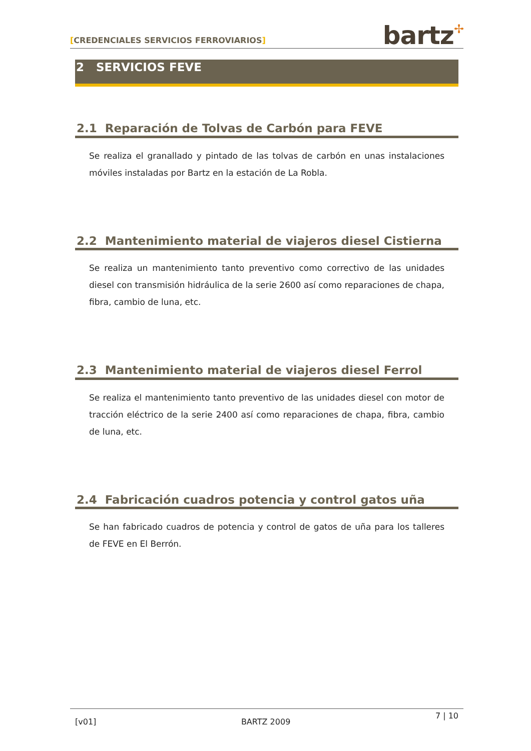[CREDENCIALES SERVICIOS FERROVIARIOS]
bartz✢
2 SERVICIOS FEVE
2.1 Reparación de Tolvas de Carbón para FEVE
Se realiza el granallado y pintado de las tolvas de carbón en unas instalaciones móviles instaladas por Bartz en la estación de La Robla.
2.2 Mantenimiento material de viajeros diesel Cistierna
Se realiza un mantenimiento tanto preventivo como correctivo de las unidades diesel con transmisión hidráulica de la serie 2600 así como reparaciones de chapa, fibra, cambio de luna, etc.
2.3 Mantenimiento material de viajeros diesel Ferrol
Se realiza el mantenimiento tanto preventivo de las unidades diesel con motor de tracción eléctrico de la serie 2400 así como reparaciones de chapa, fibra, cambio de luna, etc.
2.4 Fabricación cuadros potencia y control gatos uña
Se han fabricado cuadros de potencia y control de gatos de uña para los talleres de FEVE en El Berrón.
[v01] BARTZ 2009 7 | 10